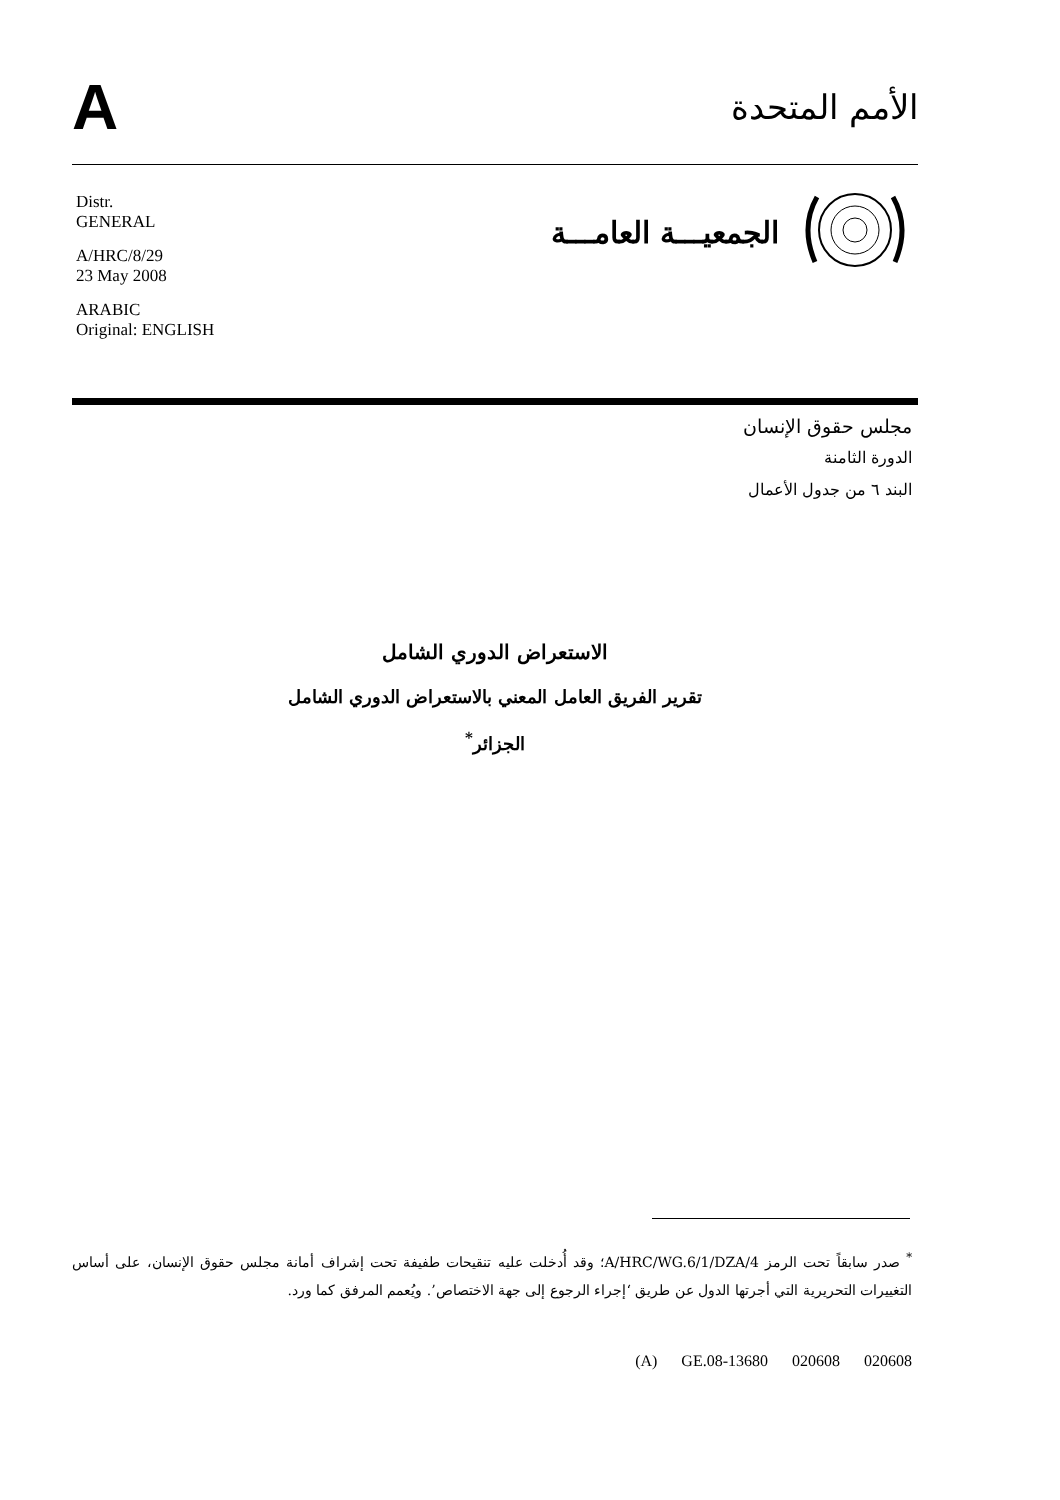A
الأمم المتحدة
Distr.
GENERAL
A/HRC/8/29
23 May 2008
ARABIC
Original: ENGLISH
الجمعيـــة العامـــة
مجلس حقوق الإنسان
الدورة الثامنة
البند ٦ من جدول الأعمال
الاستعراض الدوري الشامل
تقرير الفريق العامل المعني بالاستعراض الدوري الشامل
الجزائر<sup>*</sup>
<sup>*</sup> صدر سابقاً تحت الرمز A/HRC/WG.6/1/DZA/4؛ وقد أُدخلت عليه تنقيحات طفيفة تحت إشراف أمانة مجلس حقوق الإنسان، على أساس التغييرات التحريرية التي أجرتها الدول عن طريق ‘إجراء الرجوع إلى جهة الاختصاص’. ويُعمم المرفق كما ورد.
(A) GE.08-13680 020608 020608